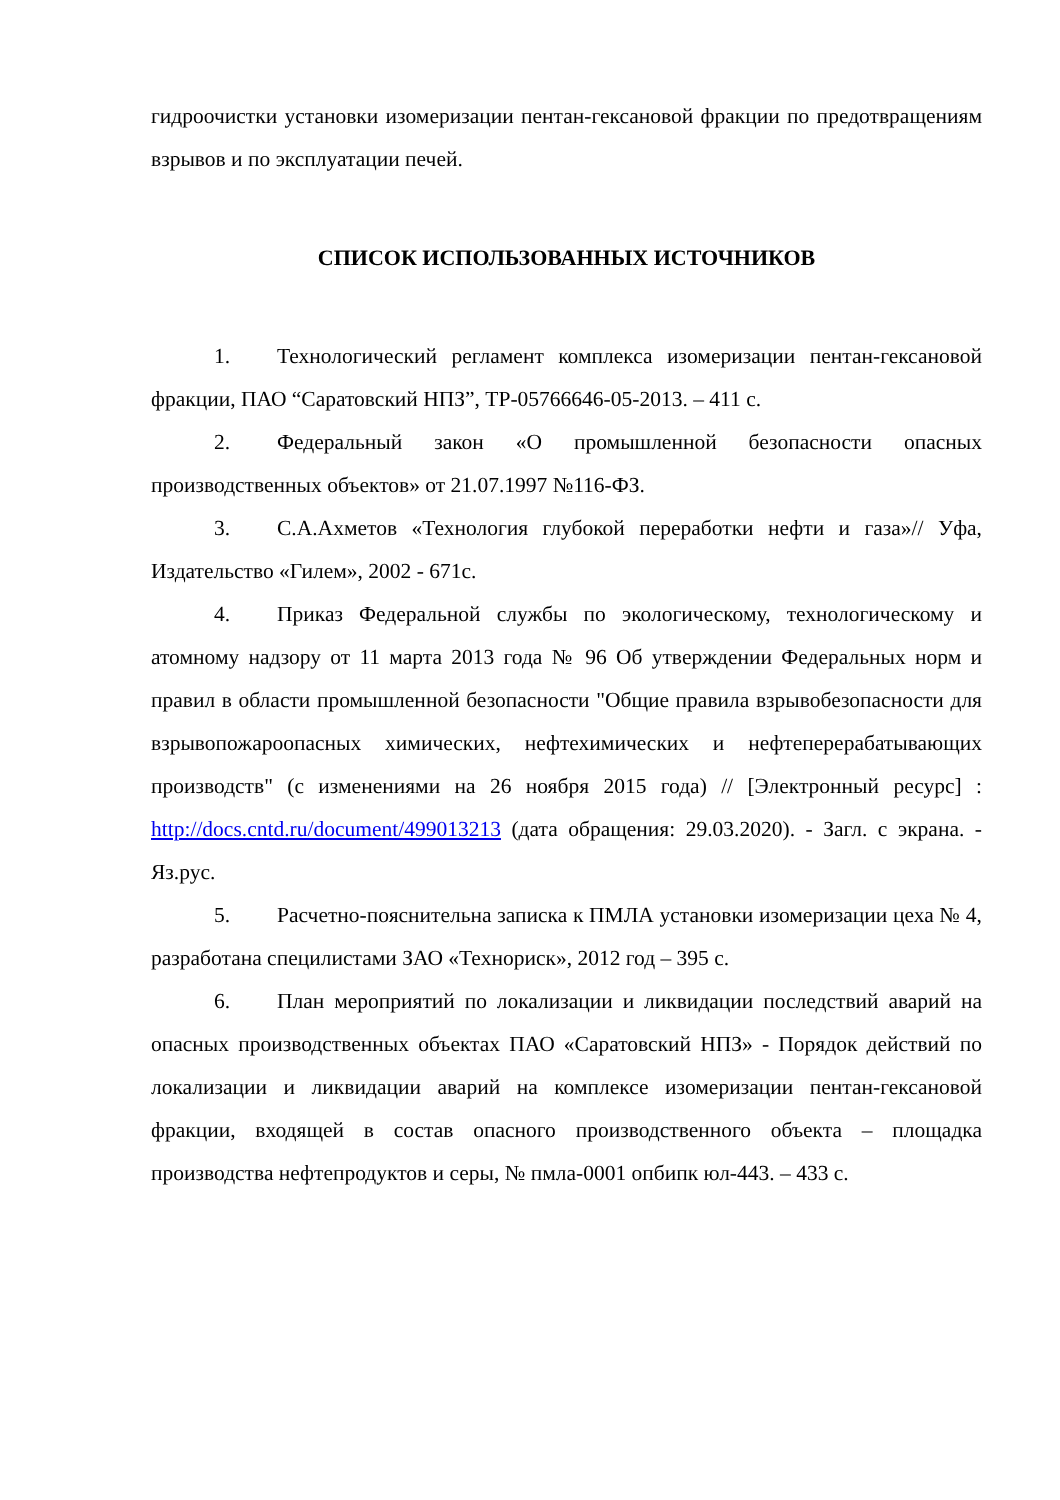гидроочистки установки изомеризации пентан-гексановой фракции по предотвращениям взрывов и по эксплуатации печей.
СПИСОК ИСПОЛЬЗОВАННЫХ ИСТОЧНИКОВ
1. Технологический регламент комплекса изомеризации пентан-гексановой фракции, ПАО “Саратовский НПЗ”, ТР-05766646-05-2013. – 411 с.
2. Федеральный закон «О промышленной безопасности опасных производственных объектов» от 21.07.1997 №116-ФЗ.
3. С.А.Ахметов «Технология глубокой переработки нефти и газа»// Уфа, Издательство «Гилем», 2002 - 671с.
4. Приказ Федеральной службы по экологическому, технологическому и атомному надзору от 11 марта 2013 года № 96 Об утверждении Федеральных норм и правил в области промышленной безопасности "Общие правила взрывобезопасности для взрывопожароопасных химических, нефтехимических и нефтеперерабатывающих производств" (с изменениями на 26 ноября 2015 года) // [Электронный ресурс] : http://docs.cntd.ru/document/499013213 (дата обращения: 29.03.2020). - Загл. с экрана. - Яз.рус.
5. Расчетно-пояснительна записка к ПМЛА установки изомеризации цеха № 4, разработана специлистами ЗАО «Технориск», 2012 год – 395 с.
6. План мероприятий по локализации и ликвидации последствий аварий на опасных производственных объектах ПАО «Саратовский НПЗ» - Порядок действий по локализации и ликвидации аварий на комплексе изомеризации пентан-гексановой фракции, входящей в состав опасного производственного объекта – площадка производства нефтепродуктов и серы, № пмла-0001 опбипк юл-443. – 433 с.